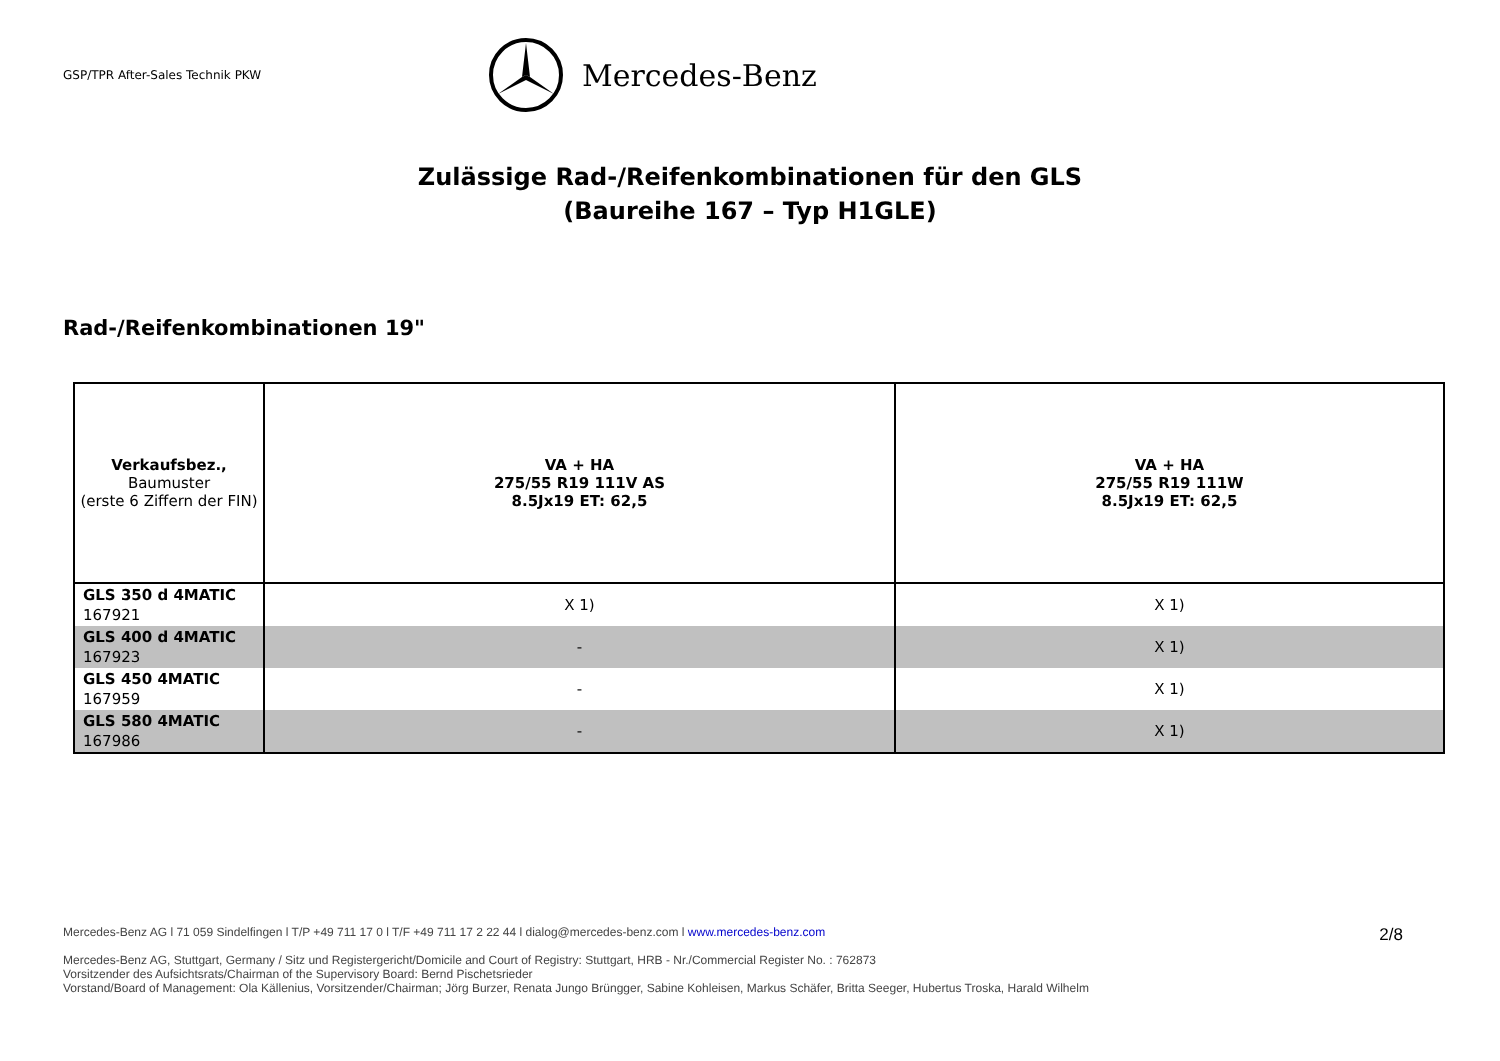GSP/TPR After-Sales Technik PKW
Mercedes-Benz
Zulässige Rad-/Reifenkombinationen für den GLS
(Baureihe 167 – Typ H1GLE)
Rad-/Reifenkombinationen 19"
| Verkaufsbez., Baumuster (erste 6 Ziffern der FIN) | VA + HA 275/55 R19 111V AS 8.5Jx19 ET: 62,5 | VA + HA 275/55 R19 111W 8.5Jx19 ET: 62,5 |
| --- | --- | --- |
| GLS 350 d 4MATIC 167921 | X 1) | X 1) |
| GLS 400 d 4MATIC 167923 | - | X 1) |
| GLS 450 4MATIC 167959 | - | X 1) |
| GLS 580 4MATIC 167986 | - | X 1) |
2/8
Mercedes-Benz AG l 71 059 Sindelfingen l T/P +49 711 17 0 l T/F +49 711 17 2 22 44 l dialog@mercedes-benz.com l www.mercedes-benz.com
Mercedes-Benz AG, Stuttgart, Germany / Sitz und Registergericht/Domicile and Court of Registry: Stuttgart, HRB - Nr./Commercial Register No. : 762873
Vorsitzender des Aufsichtsrats/Chairman of the Supervisory Board: Bernd Pischetsrieder
Vorstand/Board of Management: Ola Källenius, Vorsitzender/Chairman; Jörg Burzer, Renata Jungo Brüngger, Sabine Kohleisen, Markus Schäfer, Britta Seeger, Hubertus Troska, Harald Wilhelm